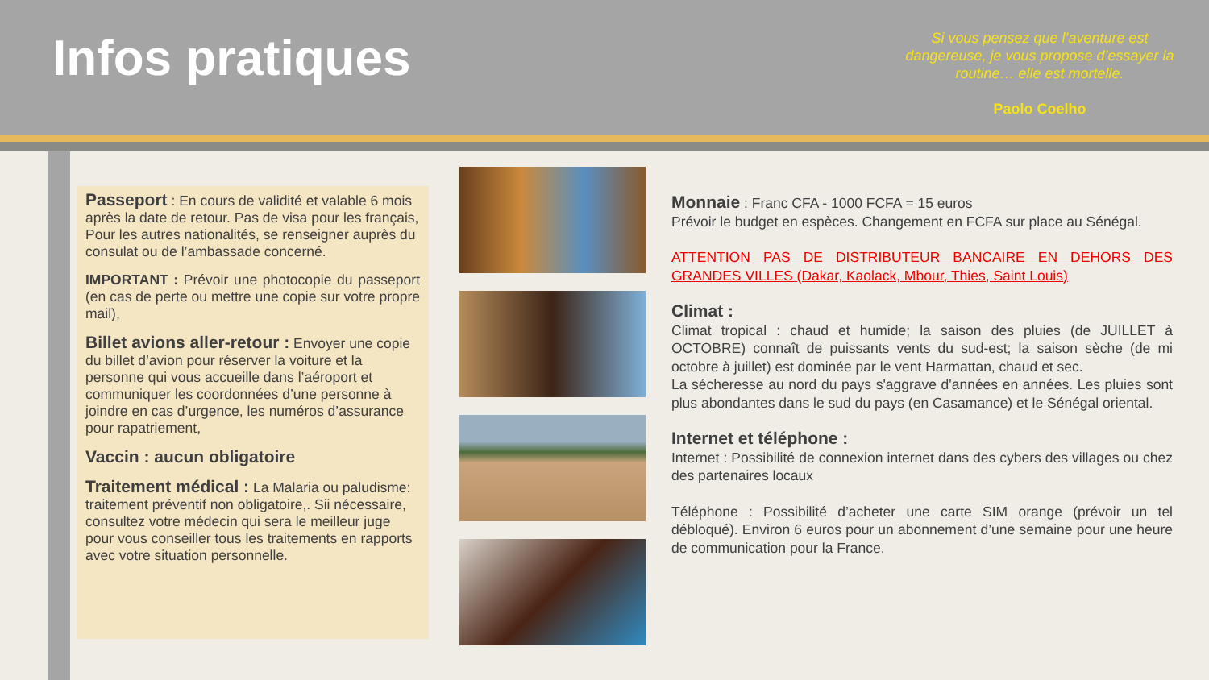Infos pratiques
Si vous pensez que l’aventure est dangereuse, je vous propose d’essayer la routine… elle est mortelle.
Paolo Coelho
Passeport : En cours de validité et valable 6 mois après la date de retour. Pas de visa pour les français, Pour les autres nationalités, se renseigner auprès du consulat ou de l’ambassade concerné.
IMPORTANT : Prévoir une photocopie du passeport (en cas de perte ou mettre une copie sur votre propre mail),
Billet avions aller-retour : Envoyer une copie du billet d’avion pour réserver la voiture et la personne qui vous accueille dans l’aéroport et communiquer les coordonnées d’une personne à joindre en cas d’urgence, les numéros d’assurance pour rapatriement,
Vaccin : aucun obligatoire
Traitement médical : La Malaria ou paludisme: traitement préventif non obligatoire,. Sii nécessaire, consultez votre médecin qui sera le meilleur juge pour vous conseiller tous les traitements en rapports avec votre situation personnelle.
Monnaie : Franc CFA - 1000 FCFA = 15 euros
Prévoir le budget en espèces. Changement en FCFA sur place au Sénégal.
ATTENTION PAS DE DISTRIBUTEUR BANCAIRE EN DEHORS DES GRANDES VILLES (Dakar, Kaolack, Mbour, Thies, Saint Louis)
Climat :
Climat tropical : chaud et humide; la saison des pluies (de JUILLET à OCTOBRE) connaît de puissants vents du sud-est; la saison sèche (de mi octobre à juillet) est dominée par le vent Harmattan, chaud et sec.
La sécheresse au nord du pays s'aggrave d'années en années. Les pluies sont plus abondantes dans le sud du pays (en Casamance) et le Sénégal oriental.
Internet et téléphone :
Internet : Possibilité de connexion internet dans des cybers des villages ou chez des partenaires locaux
Téléphone : Possibilité d’acheter une carte SIM orange (prévoir un tel débloqué). Environ 6 euros pour un abonnement d’une semaine pour une heure de communication pour la France.